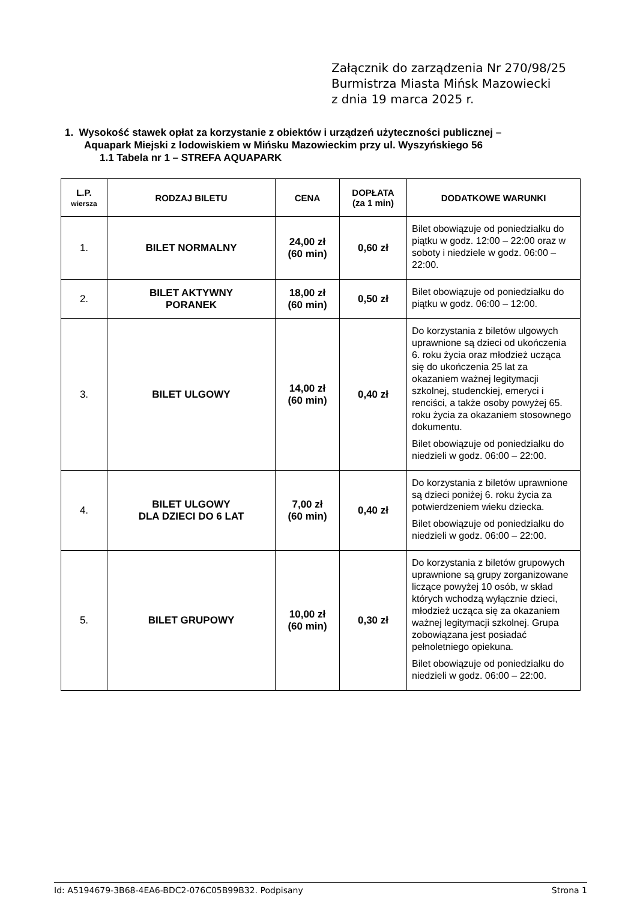Załącznik do zarządzenia Nr 270/98/25
Burmistrza Miasta Mińsk Mazowiecki
z dnia 19 marca 2025 r.
1. Wysokość stawek opłat za korzystanie z obiektów i urządzeń użyteczności publicznej –
Aquapark Miejski z lodowiskiem w Mińsku Mazowieckim przy ul. Wyszyńskiego 56
1.1 Tabela nr 1 – STREFA AQUAPARK
| L.P. wiersza | RODZAJ BILETU | CENA | DOPŁATA (za 1 min) | DODATKOWE WARUNKI |
| --- | --- | --- | --- | --- |
| 1. | BILET NORMALNY | 24,00 zł (60 min) | 0,60 zł | Bilet obowiązuje od poniedziałku do piątku w godz. 12:00 – 22:00 oraz w soboty i niedziele w godz. 06:00 – 22:00. |
| 2. | BILET AKTYWNY PORANEK | 18,00 zł (60 min) | 0,50 zł | Bilet obowiązuje od poniedziałku do piątku w godz. 06:00 – 12:00. |
| 3. | BILET ULGOWY | 14,00 zł (60 min) | 0,40 zł | Do korzystania z biletów ulgowych uprawnione są dzieci od ukończenia 6. roku życia oraz młodzież ucząca się do ukończenia 25 lat za okazaniem ważnej legitymacji szkolnej, studenckiej, emeryci i renciści, a także osoby powyżej 65. roku życia za okazaniem stosownego dokumentu. Bilet obowiązuje od poniedziałku do niedzieli w godz. 06:00 – 22:00. |
| 4. | BILET ULGOWY DLA DZIECI DO 6 LAT | 7,00 zł (60 min) | 0,40 zł | Do korzystania z biletów uprawnione są dzieci poniżej 6. roku życia za potwierdzeniem wieku dziecka. Bilet obowiązuje od poniedziałku do niedzieli w godz. 06:00 – 22:00. |
| 5. | BILET GRUPOWY | 10,00 zł (60 min) | 0,30 zł | Do korzystania z biletów grupowych uprawnione są grupy zorganizowane liczące powyżej 10 osób, w skład których wchodzą wyłącznie dzieci, młodzież ucząca się za okazaniem ważnej legitymacji szkolnej. Grupa zobowiązana jest posiadać pełnoletniego opiekuna. Bilet obowiązuje od poniedziałku do niedzieli w godz. 06:00 – 22:00. |
Id: A5194679-3B68-4EA6-BDC2-076C05B99B32. Podpisany Strona 1